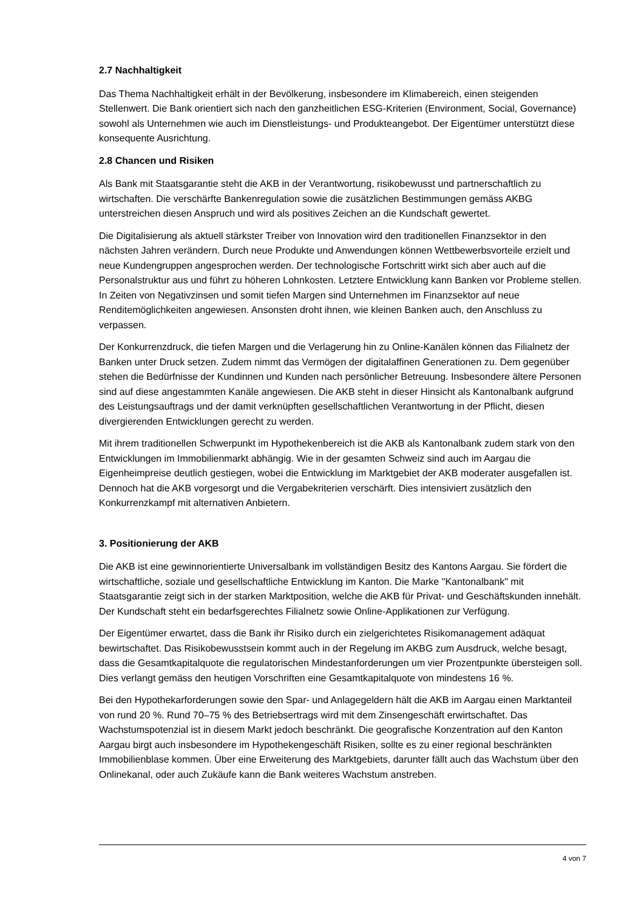2.7 Nachhaltigkeit
Das Thema Nachhaltigkeit erhält in der Bevölkerung, insbesondere im Klimabereich, einen steigenden Stellenwert. Die Bank orientiert sich nach den ganzheitlichen ESG-Kriterien (Environment, Social, Governance) sowohl als Unternehmen wie auch im Dienstleistungs- und Produkteangebot. Der Eigentümer unterstützt diese konsequente Ausrichtung.
2.8 Chancen und Risiken
Als Bank mit Staatsgarantie steht die AKB in der Verantwortung, risikobewusst und partnerschaftlich zu wirtschaften. Die verschärfte Bankenregulation sowie die zusätzlichen Bestimmungen gemäss AKBG unterstreichen diesen Anspruch und wird als positives Zeichen an die Kundschaft gewertet.
Die Digitalisierung als aktuell stärkster Treiber von Innovation wird den traditionellen Finanzsektor in den nächsten Jahren verändern. Durch neue Produkte und Anwendungen können Wettbewerbsvorteile erzielt und neue Kundengruppen angesprochen werden. Der technologische Fortschritt wirkt sich aber auch auf die Personalstruktur aus und führt zu höheren Lohnkosten. Letztere Entwicklung kann Banken vor Probleme stellen. In Zeiten von Negativzinsen und somit tiefen Margen sind Unternehmen im Finanzsektor auf neue Renditemöglichkeiten angewiesen. Ansonsten droht ihnen, wie kleinen Banken auch, den Anschluss zu verpassen.
Der Konkurrenzdruck, die tiefen Margen und die Verlagerung hin zu Online-Kanälen können das Filialnetz der Banken unter Druck setzen. Zudem nimmt das Vermögen der digitalaffinen Generationen zu. Dem gegenüber stehen die Bedürfnisse der Kundinnen und Kunden nach persönlicher Betreuung. Insbesondere ältere Personen sind auf diese angestammten Kanäle angewiesen. Die AKB steht in dieser Hinsicht als Kantonalbank aufgrund des Leistungsauftrags und der damit verknüpften gesellschaftlichen Verantwortung in der Pflicht, diesen divergierenden Entwicklungen gerecht zu werden.
Mit ihrem traditionellen Schwerpunkt im Hypothekenbereich ist die AKB als Kantonalbank zudem stark von den Entwicklungen im Immobilienmarkt abhängig. Wie in der gesamten Schweiz sind auch im Aargau die Eigenheimpreise deutlich gestiegen, wobei die Entwicklung im Marktgebiet der AKB moderater ausgefallen ist. Dennoch hat die AKB vorgesorgt und die Vergabekriterien verschärft. Dies intensiviert zusätzlich den Konkurrenzkampf mit alternativen Anbietern.
3. Positionierung der AKB
Die AKB ist eine gewinnorientierte Universalbank im vollständigen Besitz des Kantons Aargau. Sie fördert die wirtschaftliche, soziale und gesellschaftliche Entwicklung im Kanton. Die Marke "Kantonalbank" mit Staatsgarantie zeigt sich in der starken Marktposition, welche die AKB für Privat- und Geschäftskunden innehält. Der Kundschaft steht ein bedarfsgerechtes Filialnetz sowie Online-Applikationen zur Verfügung.
Der Eigentümer erwartet, dass die Bank ihr Risiko durch ein zielgerichtetes Risikomanagement adäquat bewirtschaftet. Das Risikobewusstsein kommt auch in der Regelung im AKBG zum Ausdruck, welche besagt, dass die Gesamtkapitalquote die regulatorischen Mindestanforderungen um vier Prozentpunkte übersteigen soll. Dies verlangt gemäss den heutigen Vorschriften eine Gesamtkapitalquote von mindestens 16 %.
Bei den Hypothekarforderungen sowie den Spar- und Anlagegeldern hält die AKB im Aargau einen Marktanteil von rund 20 %. Rund 70–75 % des Betriebsertrags wird mit dem Zinsengeschäft erwirtschaftet. Das Wachstumspotenzial ist in diesem Markt jedoch beschränkt. Die geografische Konzentration auf den Kanton Aargau birgt auch insbesondere im Hypothekengeschäft Risiken, sollte es zu einer regional beschränkten Immobilienblase kommen. Über eine Erweiterung des Marktgebiets, darunter fällt auch das Wachstum über den Onlinekanal, oder auch Zukäufe kann die Bank weiteres Wachstum anstreben.
4 von 7